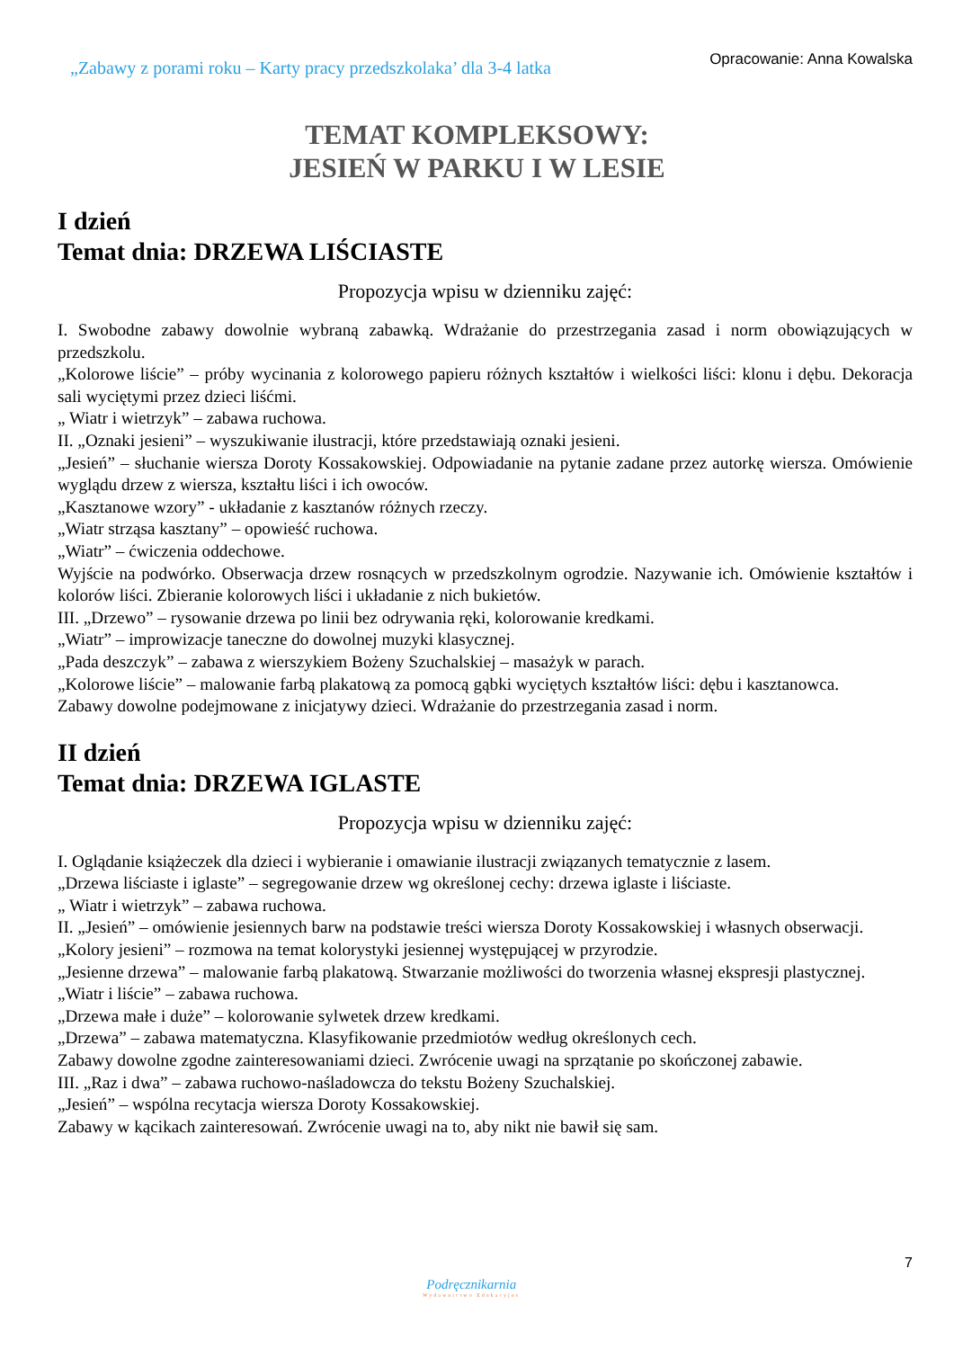„Zabawy z porami roku – Karty pracy przedszkolaka’ dla 3-4 latka
Opracowanie: Anna Kowalska
TEMAT KOMPLEKSOWY:
JESIEŃ W PARKU I W LESIE
I dzień
Temat dnia: DRZEWA LIŚCIASTE
Propozycja wpisu w dzienniku zajęć:
I. Swobodne zabawy dowolnie wybraną zabawką. Wdrażanie do przestrzegania zasad i norm obowiązujących w przedszkolu.
„Kolorowe liście” – próby wycinania z kolorowego papieru różnych kształtów i wielkości liści: klonu i dębu. Dekoracja sali wyciętymi przez dzieci liśćmi.
„ Wiatr i wietrzyk” – zabawa ruchowa.
II. „Oznaki jesieni” – wyszukiwanie ilustracji, które przedstawiają oznaki jesieni.
„Jesień” – słuchanie wiersza Doroty Kossakowskiej. Odpowiadanie na pytanie zadane przez autorkę wiersza. Omówienie wyglądu drzew z wiersza, kształtu liści i ich owoców.
„Kasztanowe wzory” - układanie z kasztanów różnych rzeczy.
„Wiatr strząsa kasztany” – opowieść ruchowa.
„Wiatr” – ćwiczenia oddechowe.
Wyjście na podwórko. Obserwacja drzew rosnących w przedszkolnym ogrodzie. Nazywanie ich. Omówienie kształtów i kolorów liści. Zbieranie kolorowych liści i układanie z nich bukietów.
III. „Drzewo” – rysowanie drzewa po linii bez odrywania ręki, kolorowanie kredkami.
„Wiatr” – improwizacje taneczne do dowolnej muzyki klasycznej.
„Pada deszczyk” – zabawa z wierszykiem Bożeny Szuchalskiej – masażyk w parach.
„Kolorowe liście” – malowanie farbą plakatową za pomocą gąbki wyciętych kształtów liści: dębu i kasztanowca.
Zabawy dowolne podejmowane z inicjatywy dzieci. Wdrażanie do przestrzegania zasad i norm.
II dzień
Temat dnia: DRZEWA IGLASTE
Propozycja wpisu w dzienniku zajęć:
I. Oglądanie książeczek dla dzieci i wybieranie i omawianie ilustracji związanych tematycznie z lasem.
„Drzewa liściaste i iglaste” – segregowanie drzew wg określonej cechy: drzewa iglaste i liściaste.
„ Wiatr i wietrzyk” – zabawa ruchowa.
II. „Jesień” – omówienie jesiennych barw na podstawie treści wiersza Doroty Kossakowskiej i własnych obserwacji.
„Kolory jesieni” – rozmowa na temat kolorystyki jesiennej występującej w przyrodzie.
„Jesienne drzewa” – malowanie farbą plakatową. Stwarzanie możliwości do tworzenia własnej ekspresji plastycznej.
„Wiatr i liście” – zabawa ruchowa.
„Drzewa małe i duże” – kolorowanie sylwetek drzew kredkami.
„Drzewa” – zabawa matematyczna. Klasyfikowanie przedmiotów według określonych cech.
Zabawy dowolne zgodne zainteresowaniami dzieci. Zwrócenie uwagi na sprzątanie po skończonej zabawie.
III. „Raz i dwa” – zabawa ruchowo-naśladowcza do tekstu Bożeny Szuchalskiej.
„Jesień” – wspólna recytacja wiersza Doroty Kossakowskiej.
Zabawy w kącikach zainteresowań. Zwrócenie uwagi na to, aby nikt nie bawił się sam.
7
Podręcznikarnia
Wydawnictwo Edukacyjne